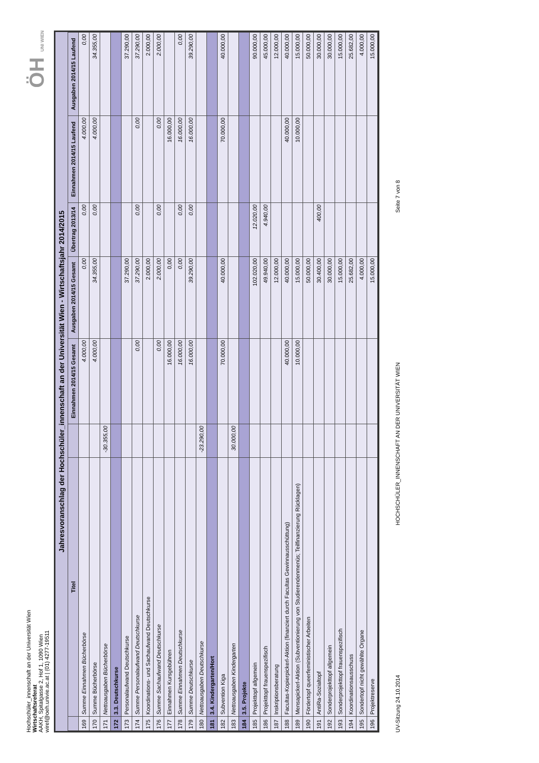Hochschüler_innenschaft an der Universität Wien
Wirtschaftsreferat
AAKH, Spitalgasse 2, Hof 1, 1090 Wien
wiref@oeh.univie.ac.at | (01) 4277-19511
ÖH UNI WIEN
Jahresvoranschlag der Hochschüler_innenschaft an der Universität Wien - Wirtschaftsjahr 2014/2015
| | Titel | | Einnahmen 2014/15 Gesamt | Ausgaben 2014/15 Gesamt | Übertrag 2013/14 | Einnahmen 2014/15 Laufend | Ausgaben 2014/15 Laufend |
| --- | --- | --- | --- | --- | --- | --- | --- |
| 169 | Summe Einnahmen Bücherbörse | | 4.000,00 | 0,00 | 0,00 | 4.000,00 | 0,00 |
| 170 | Summe Bücherbörse | | 4.000,00 | 34.355,00 | 0,00 | 4.000,00 | 34.355,00 |
| 171 | Nettoausgaben Bücherbörse | -30.355,00 | | | | | |
| 172 | 3.3. Deutschkurse | | | | | | |
| 173 | Personalaufwand Deutschkurse | | | 37.290,00 | | | 37.290,00 |
| 174 | Summe Personalaufwand Deutschkurse | | 0,00 | 37.290,00 | 0,00 | 0,00 | 37.290,00 |
| 175 | Koordinations- und Sachaufwand Deutschkurse | | | 2.000,00 | | | 2.000,00 |
| 176 | Summe Sachaufwand Deutschkurse | | 0,00 | 2.000,00 | 0,00 | 0,00 | 2.000,00 |
| 177 | Einnahmen Kursgebühren | | 16.000,00 | 0,00 | | 16.000,00 | |
| 178 | Summe Einnahmen Deutschkurse | | 16.000,00 | 0,00 | 0,00 | 16.000,00 | 0,00 |
| 179 | Summe Deutschkurse | | 16.000,00 | 39.290,00 | 0,00 | 16.000,00 | 39.290,00 |
| 180 | Nettoausgaben Deutschkurse | -23.290,00 | | | | | |
| 181 | 3.4. Kindergarten/Hort | | | | | | |
| 182 | Subvention Kiga | | 70.000,00 | 40.000,00 | | 70.000,00 | 40.000,00 |
| 183 | Nettoausgaben Kindergarten | 30.000,00 | | | | | |
| 184 | 3.5. Projekte | | | | | | |
| 185 | Projekttopf allgemein | | | 102.020,00 | 12.020,00 | | 90.000,00 |
| 186 | Projekttopf frauenspezifisch | | | 49.940,00 | 4.940,00 | | 45.000,00 |
| 187 | Inskriptionsberatung | | | 12.000,00 | | | 12.000,00 |
| 188 | Facultas-Kopierpickerl-Aktion (finanziert durch Facultas Gewinnausschüttung) | | 40.000,00 | 40.000,00 | | 40.000,00 | 40.000,00 |
| 189 | Mensapickerl-Aktion (Subventionierung von Studierendenmenüs; Teilfinanzierung Rücklagen) | | 10.000,00 | 15.000,00 | | 10.000,00 | 15.000,00 |
| 190 | Fördertopf queerfeministischer Arbeiten | | | 50.000,00 | | | 50.000,00 |
| 191 | AntiRa-Sozialtopf | | | 30.400,00 | 400,00 | | 30.000,00 |
| 192 | Sonderprojekttopf allgemein | | | 30.000,00 | | | 30.000,00 |
| 193 | Sonderprojekttopf frauenspezifisch | | | 15.000,00 | | | 15.000,00 |
| 194 | Koordinationsausschuss | | | 25.682,00 | | | 25.682,00 |
| 195 | Sondertopf nicht gewählte Organe | | | 4.000,00 | | | 4.000,00 |
| 196 | Projektreserve | | | 15.000,00 | | | 15.000,00 |
UV-Sitzung 24.10.2014
HOCHSCHÜLER_INNENSCHAFT AN DER UNIVERSITÄT WIEN
Seite 7 von 8